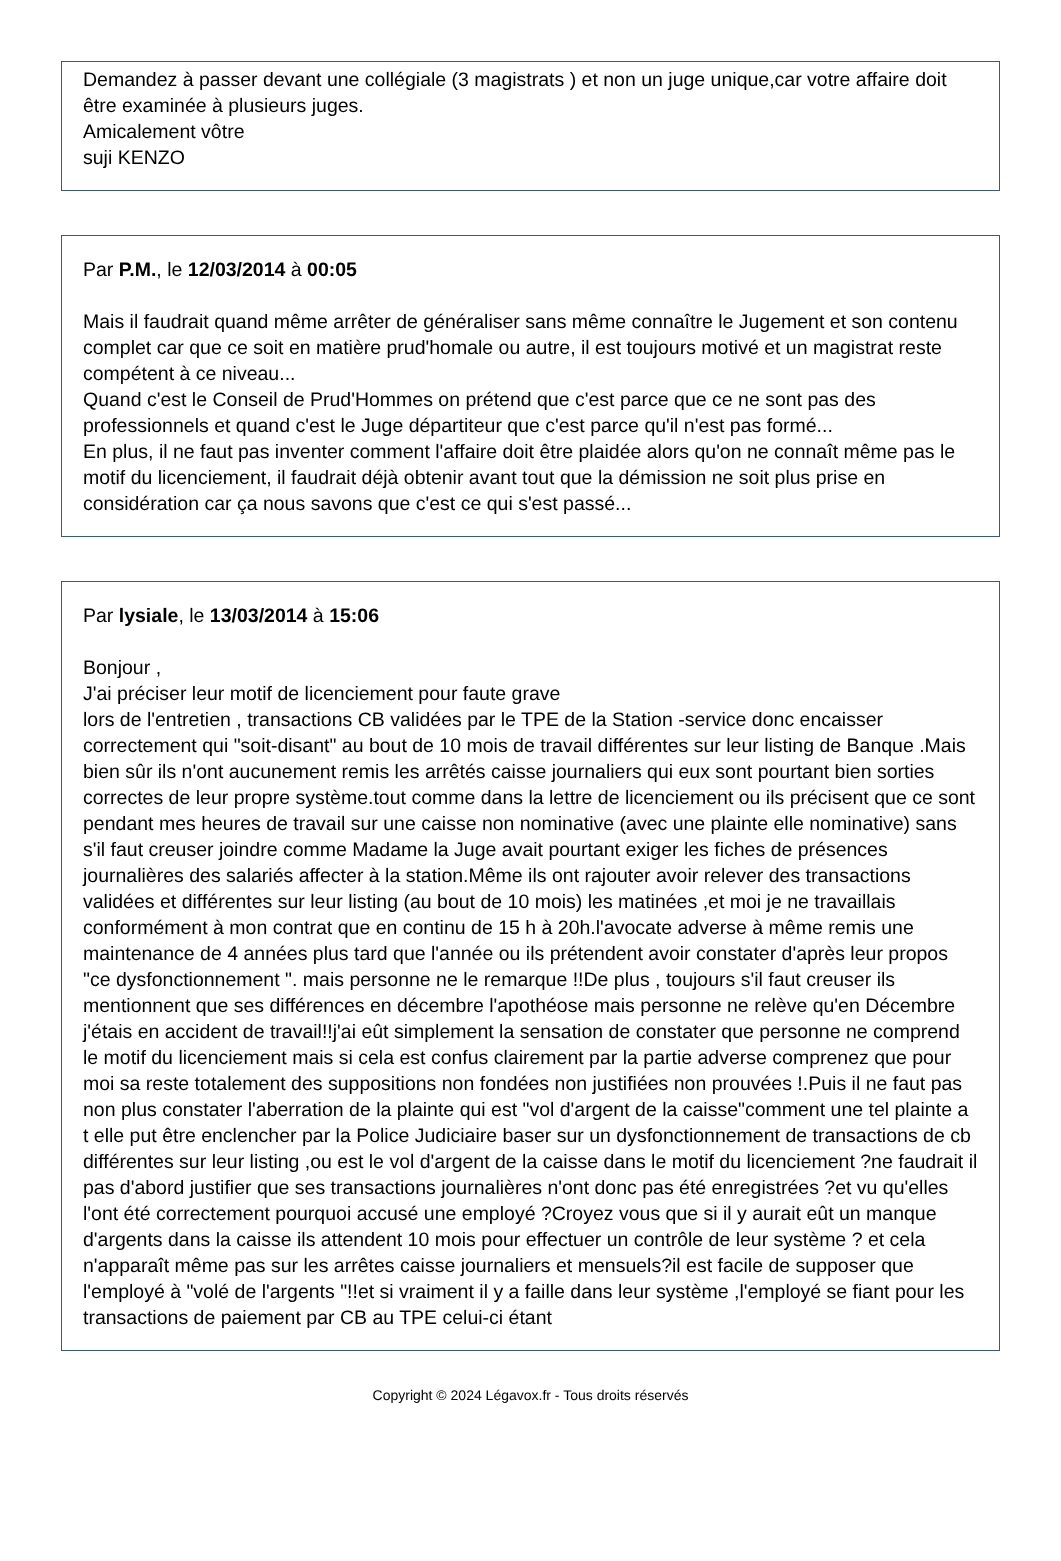Demandez à passer devant une collégiale (3 magistrats ) et non un juge unique,car votre affaire doit être examinée à plusieurs juges.
Amicalement vôtre
suji KENZO
Par P.M., le 12/03/2014 à 00:05
Mais il faudrait quand même arrêter de généraliser sans même connaître le Jugement et son contenu complet car que ce soit en matière prud'homale ou autre, il est toujours motivé et un magistrat reste compétent à ce niveau...
Quand c'est le Conseil de Prud'Hommes on prétend que c'est parce que ce ne sont pas des professionnels et quand c'est le Juge départiteur que c'est parce qu'il n'est pas formé...
En plus, il ne faut pas inventer comment l'affaire doit être plaidée alors qu'on ne connaît même pas le motif du licenciement, il faudrait déjà obtenir avant tout que la démission ne soit plus prise en considération car ça nous savons que c'est ce qui s'est passé...
Par lysiale, le 13/03/2014 à 15:06
Bonjour ,
J'ai préciser leur motif de licenciement pour faute grave
lors de l'entretien , transactions CB validées par le TPE de la Station -service donc encaisser correctement qui "soit-disant" au bout de 10 mois de travail différentes sur leur listing de Banque .Mais bien sûr ils n'ont aucunement remis les arrêtés caisse journaliers qui eux sont pourtant bien sorties correctes de leur propre système.tout comme dans la lettre de licenciement ou ils précisent que ce sont pendant mes heures de travail sur une caisse non nominative (avec une plainte elle nominative) sans s'il faut creuser joindre comme Madame la Juge avait pourtant exiger les fiches de présences journalières des salariés affecter à la station.Même ils ont rajouter avoir relever des transactions validées et différentes sur leur listing (au bout de 10 mois) les matinées ,et moi je ne travaillais conformément à mon contrat que en continu de 15 h à 20h.l'avocate adverse à même remis une maintenance de 4 années plus tard que l'année ou ils prétendent avoir constater d'après leur propos "ce dysfonctionnement ". mais personne ne le remarque !!De plus , toujours s'il faut creuser ils mentionnent que ses différences en décembre l'apothéose mais personne ne relève qu'en Décembre j'étais en accident de travail!!j'ai eût simplement la sensation de constater que personne ne comprend le motif du licenciement mais si cela est confus clairement par la partie adverse comprenez que pour moi sa reste totalement des suppositions non fondées non justifiées non prouvées !.Puis il ne faut pas non plus constater l'aberration de la plainte qui est "vol d'argent de la caisse"comment une tel plainte a t elle put être enclencher par la Police Judiciaire baser sur un dysfonctionnement de transactions de cb différentes sur leur listing ,ou est le vol d'argent de la caisse dans le motif du licenciement ?ne faudrait il pas d'abord justifier que ses transactions journalières n'ont donc pas été enregistrées ?et vu qu'elles l'ont été correctement pourquoi accusé une employé ?Croyez vous que si il y aurait eût un manque d'argents dans la caisse ils attendent 10 mois pour effectuer un contrôle de leur système ? et cela n'apparaît même pas sur les arrêtes caisse journaliers et mensuels?il est facile de supposer que l'employé à "volé de l'argents "!!et si vraiment il y a faille dans leur système ,l'employé se fiant pour les transactions de paiement par CB au TPE celui-ci étant
Copyright © 2024 Légavox.fr - Tous droits réservés